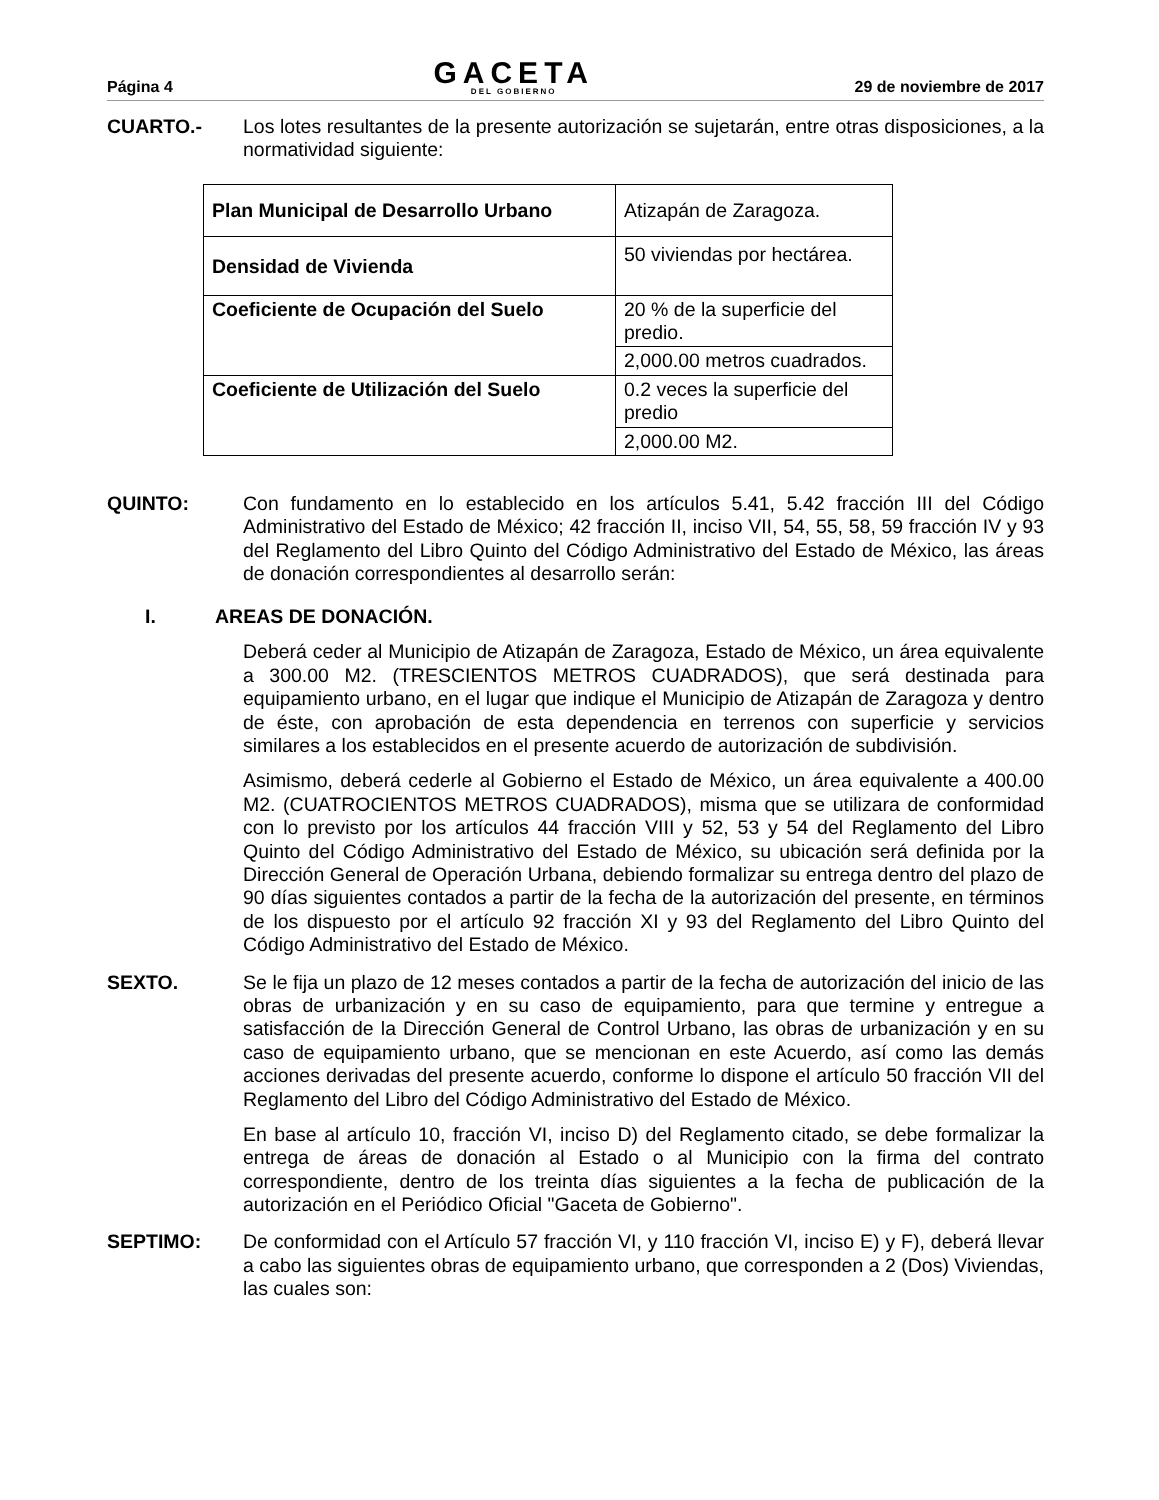Página 4
GACETA
DEL GOBIERNO
29 de noviembre de 2017
CUARTO.- Los lotes resultantes de la presente autorización se sujetarán, entre otras disposiciones, a la normatividad siguiente:
| Plan Municipal de Desarrollo Urbano | Atizapán de Zaragoza. |
| Densidad de Vivienda | 50 viviendas por hectárea. |
| Coeficiente de Ocupación del Suelo | 20 % de la superficie del predio. |
| | 2,000.00 metros cuadrados. |
| Coeficiente de Utilización del Suelo | 0.2 veces la superficie del predio |
| | 2,000.00 M2. |
QUINTO: Con fundamento en lo establecido en los artículos 5.41, 5.42 fracción III del Código Administrativo del Estado de México; 42 fracción II, inciso VII, 54, 55, 58, 59 fracción IV y 93 del Reglamento del Libro Quinto del Código Administrativo del Estado de México, las áreas de donación correspondientes al desarrollo serán:
I. AREAS DE DONACIÓN.
Deberá ceder al Municipio de Atizapán de Zaragoza, Estado de México, un área equivalente a 300.00 M2. (TRESCIENTOS METROS CUADRADOS), que será destinada para equipamiento urbano, en el lugar que indique el Municipio de Atizapán de Zaragoza y dentro de éste, con aprobación de esta dependencia en terrenos con superficie y servicios similares a los establecidos en el presente acuerdo de autorización de subdivisión.
Asimismo, deberá cederle al Gobierno el Estado de México, un área equivalente a 400.00 M2. (CUATROCIENTOS METROS CUADRADOS), misma que se utilizara de conformidad con lo previsto por los artículos 44 fracción VIII y 52, 53 y 54 del Reglamento del Libro Quinto del Código Administrativo del Estado de México, su ubicación será definida por la Dirección General de Operación Urbana, debiendo formalizar su entrega dentro del plazo de 90 días siguientes contados a partir de la fecha de la autorización del presente, en términos de los dispuesto por el artículo 92 fracción XI y 93 del Reglamento del Libro Quinto del Código Administrativo del Estado de México.
SEXTO. Se le fija un plazo de 12 meses contados a partir de la fecha de autorización del inicio de las obras de urbanización y en su caso de equipamiento, para que termine y entregue a satisfacción de la Dirección General de Control Urbano, las obras de urbanización y en su caso de equipamiento urbano, que se mencionan en este Acuerdo, así como las demás acciones derivadas del presente acuerdo, conforme lo dispone el artículo 50 fracción VII del Reglamento del Libro del Código Administrativo del Estado de México.
En base al artículo 10, fracción VI, inciso D) del Reglamento citado, se debe formalizar la entrega de áreas de donación al Estado o al Municipio con la firma del contrato correspondiente, dentro de los treinta días siguientes a la fecha de publicación de la autorización en el Periódico Oficial "Gaceta de Gobierno".
SEPTIMO: De conformidad con el Artículo 57 fracción VI, y 110 fracción VI, inciso E) y F), deberá llevar a cabo las siguientes obras de equipamiento urbano, que corresponden a 2 (Dos) Viviendas, las cuales son: